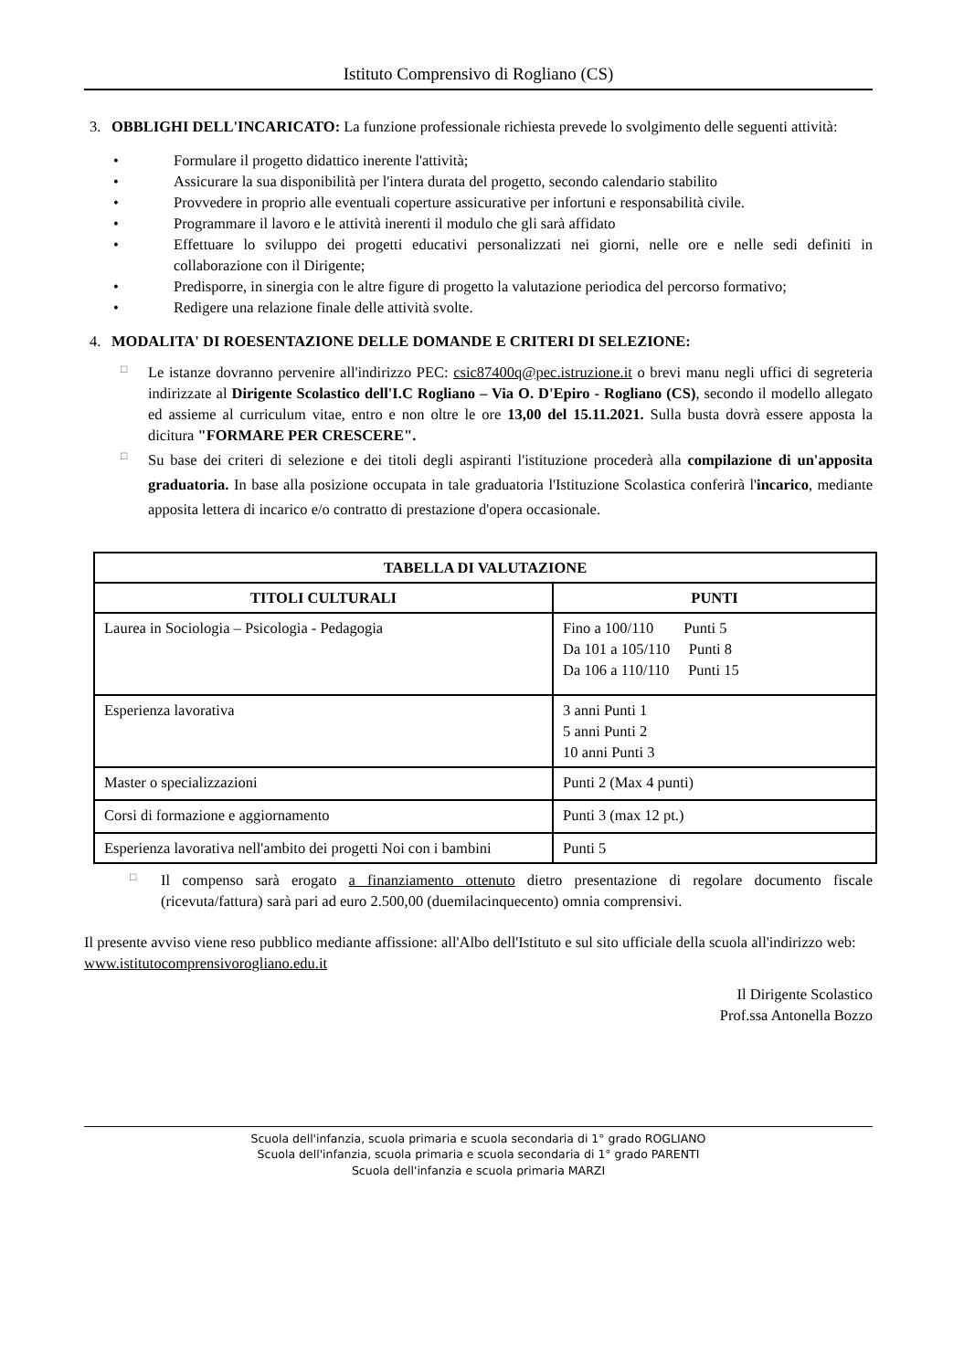Istituto Comprensivo di Rogliano (CS)
3. OBBLIGHI DELL'INCARICATO: La funzione professionale richiesta prevede lo svolgimento delle seguenti attività:
• Formulare il progetto didattico inerente l'attività;
• Assicurare la sua disponibilità per l'intera durata del progetto, secondo calendario stabilito
• Provvedere in proprio alle eventuali coperture assicurative per infortuni e responsabilità civile.
• Programmare il lavoro e le attività inerenti il modulo che gli sarà affidato
• Effettuare lo sviluppo dei progetti educativi personalizzati nei giorni, nelle ore e nelle sedi definiti in collaborazione con il Dirigente;
• Predisporre, in sinergia con le altre figure di progetto la valutazione periodica del percorso formativo;
• Redigere una relazione finale delle attività svolte.
4. MODALITA' DI ROESENTAZIONE DELLE DOMANDE E CRITERI DI SELEZIONE:
□ Le istanze dovranno pervenire all'indirizzo PEC: csic87400q@pec.istruzione.it o brevi manu negli uffici di segreteria indirizzate al Dirigente Scolastico dell'I.C Rogliano – Via O. D'Epiro - Rogliano (CS), secondo il modello allegato ed assieme al curriculum vitae, entro e non oltre le ore 13,00 del 15.11.2021. Sulla busta dovrà essere apposta la dicitura "FORMARE PER CRESCERE".
□ Su base dei criteri di selezione e dei titoli degli aspiranti l'istituzione procederà alla compilazione di un'apposita graduatoria. In base alla posizione occupata in tale graduatoria l'Istituzione Scolastica conferirà l'incarico, mediante apposita lettera di incarico e/o contratto di prestazione d'opera occasionale.
| TABELLA DI VALUTAZIONE | |
| --- | --- |
| TITOLI CULTURALI | PUNTI |
| Laurea in Sociologia – Psicologia - Pedagogia | Fino a 100/110 Punti 5 Da 101 a 105/110 Punti 8 Da 106 a 110/110 Punti 15 |
| Esperienza lavorativa | 3 anni Punti 1 5 anni Punti 2 10 anni Punti 3 |
| Master o specializzazioni | Punti 2 (Max 4 punti) |
| Corsi di formazione e aggiornamento | Punti 3 (max 12 pt.) |
| Esperienza lavorativa nell'ambito dei progetti Noi con i bambini | Punti 5 |
□ Il compenso sarà erogato a finanziamento ottenuto dietro presentazione di regolare documento fiscale (ricevuta/fattura) sarà pari ad euro 2.500,00 (duemilacinquecento) omnia comprensivi.
Il presente avviso viene reso pubblico mediante affissione: all'Albo dell'Istituto e sul sito ufficiale della scuola all'indirizzo web: www.istitutocomprensivorogliano.edu.it
Il Dirigente Scolastico
Prof.ssa Antonella Bozzo
Scuola dell'infanzia, scuola primaria e scuola secondaria di 1° grado ROGLIANO
Scuola dell'infanzia, scuola primaria e scuola secondaria di 1° grado PARENTI
Scuola dell'infanzia e scuola primaria MARZI